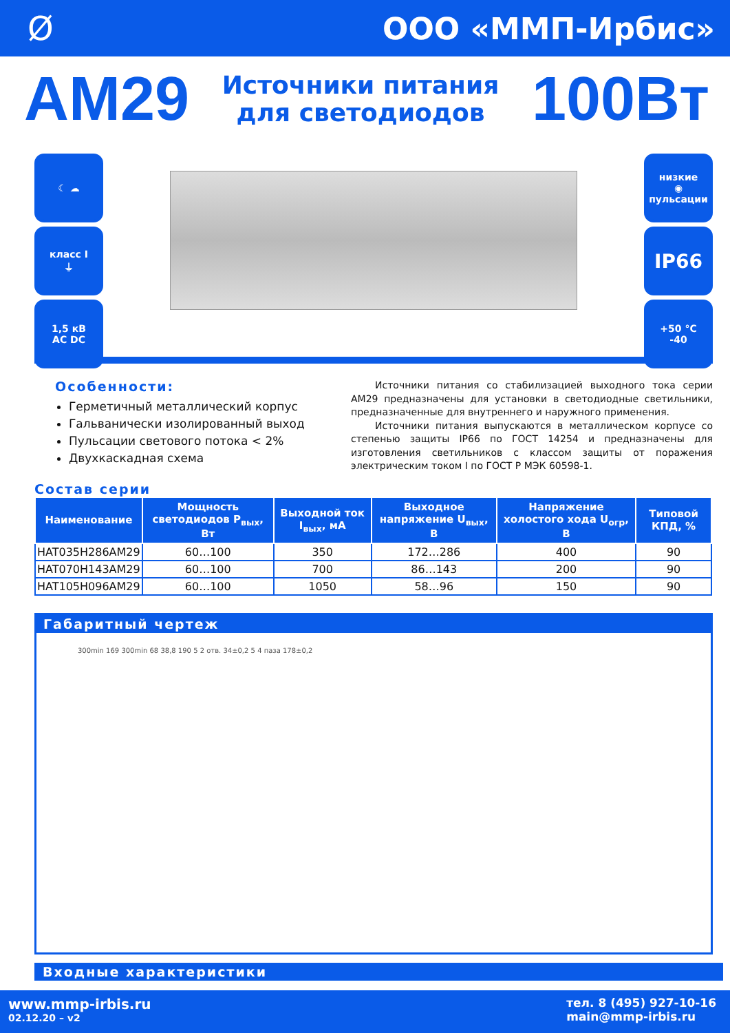Ø ООО «ММП-Ирбис»
AM29
Источники питания
для светодиодов
100Вт
☾ ☁
класс I
⏚
1,5 кВ
AC DC
низкие
◉
пульсации
IP66
+50 °C
-40
Особенности:
Герметичный металлический корпус
Гальванически изолированный выход
Пульсации светового потока < 2%
Двухкаскадная схема
Источники питания со стабилизацией выходного тока серии AM29 предназначены для установки в светодиодные светильники, предназначенные для внутреннего и наружного применения.
Источники питания выпускаются в металлическом корпусе со степенью защиты IP66 по ГОСТ 14254 и предназначены для изготовления светильников с классом защиты от поражения электрическим током I по ГОСТ Р МЭК 60598-1.
Состав серии
| Наименование | Мощность светодиодов P<sub>вых</sub>, Вт | Выходной ток I<sub>вых</sub>, мА | Выходное напряжение U<sub>вых</sub>, В | Напряжение холостого хода U<sub>огр</sub>, В | Типовой КПД, % |
| --- | --- | --- | --- | --- | --- |
| HAT035H286AM29 | 60…100 | 350 | 172…286 | 400 | 90 |
| HAT070H143AM29 | 60…100 | 700 | 86…143 | 200 | 90 |
| HAT105H096AM29 | 60…100 | 1050 | 58…96 | 150 | 90 |
Габаритный чертеж
300min 169 300min 68 38,8 190 5 2 отв. 34±0,2 5 4 паза 178±0,2
Входные характеристики
www.mmp-irbis.ru
02.12.20 – v2
тел. 8 (495) 927-10-16
main@mmp-irbis.ru